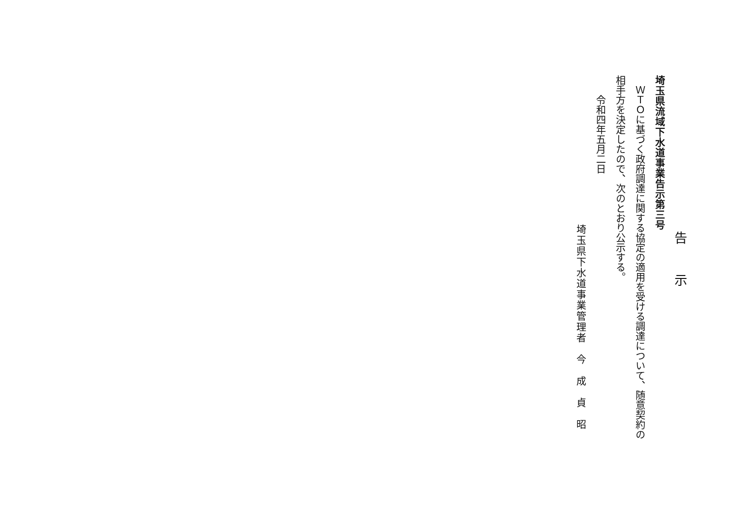告示
埼玉県流域下水道事業告示第三号
ＷＴＯに基づく政府調達に関する協定の適用を受ける調達について、随意契約の
相手方を決定したので、次のとおり公示する。
令和四年五月二日
埼玉県下水道事業管理者　今　成　貞　昭